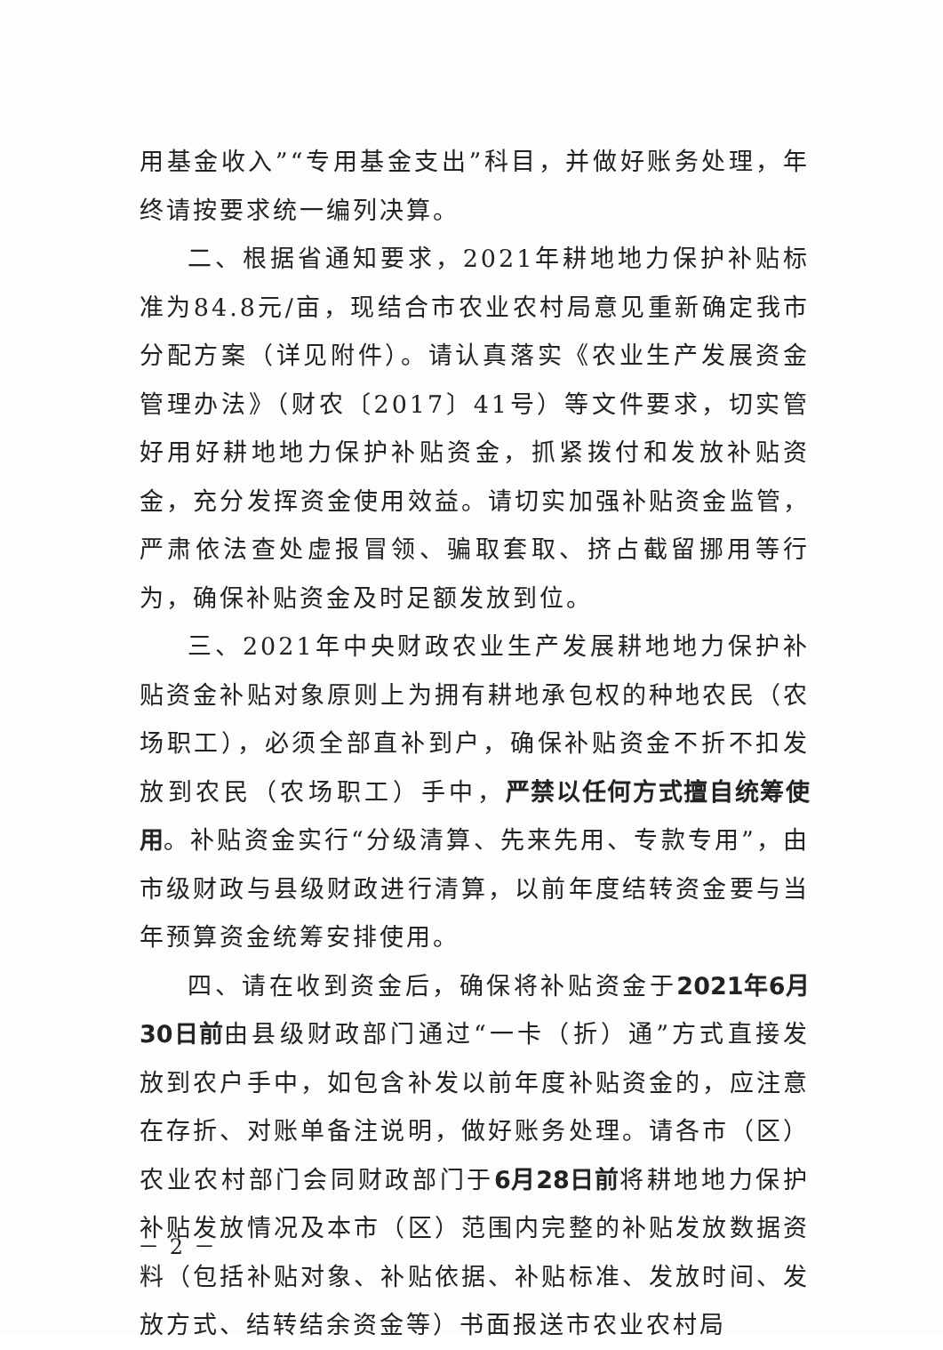用基金收入”“专用基金支出”科目，并做好账务处理，年终请按要求统一编列决算。
二、根据省通知要求，2021年耕地地力保护补贴标准为84.8元/亩，现结合市农业农村局意见重新确定我市分配方案（详见附件）。请认真落实《农业生产发展资金管理办法》（财农〔2017〕41号）等文件要求，切实管好用好耕地地力保护补贴资金，抓紧拨付和发放补贴资金，充分发挥资金使用效益。请切实加强补贴资金监管，严肃依法查处虚报冒领、骗取套取、挤占截留挪用等行为，确保补贴资金及时足额发放到位。
三、2021年中央财政农业生产发展耕地地力保护补贴资金补贴对象原则上为拥有耕地承包权的种地农民（农场职工），必须全部直补到户，确保补贴资金不折不扣发放到农民（农场职工）手中，严禁以任何方式擅自统筹使用。补贴资金实行“分级清算、先来先用、专款专用”，由市级财政与县级财政进行清算，以前年度结转资金要与当年预算资金统筹安排使用。
四、请在收到资金后，确保将补贴资金于2021年6月30日前由县级财政部门通过“一卡（折）通”方式直接发放到农户手中，如包含补发以前年度补贴资金的，应注意在存折、对账单备注说明，做好账务处理。请各市（区）农业农村部门会同财政部门于6月28日前将耕地地力保护补贴发放情况及本市（区）范围内完整的补贴发放数据资料（包括补贴对象、补贴依据、补贴标准、发放时间、发放方式、结转结余资金等）书面报送市农业农村局
－ 2 －